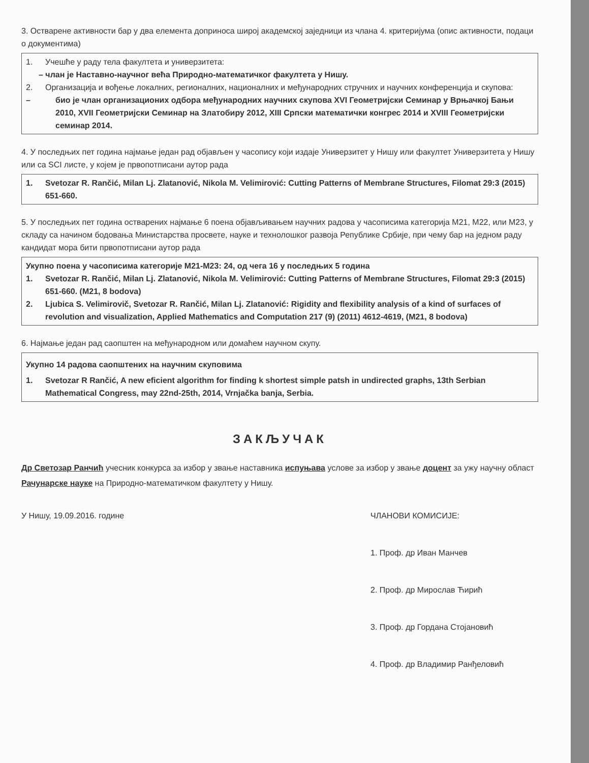3. Остварене активности бар у два елемента доприноса широј академској заједници из члана 4. критеријума (опис активности, подаци о документима)
1. Учешће у раду тела факултета и универзитета:
– члан је Наставно-научног већа Природно-математичког факултета у Нишу.
2. Организација и вођење локалних, регионалних, националних и међународних стручних и научних конференција и скупова:
– био је члан организационих одбора међународних научних скупова XVI Геометријски Семинар у Врњачкој Бањи 2010, XVII Геометријски Семинар на Златобиру 2012, XIII Српски математички конгрес 2014 и XVIII Геометријски семинар 2014.
4. У последњих пет година најмање један рад објављен у часопису који издаје Универзитет у Нишу или факултет Универзитета у Нишу или са SCI листе, у којем је првопотписани аутор рада
1. Svetozar R. Rančić, Milan Lj. Zlatanović, Nikola M. Velimirović: Cutting Patterns of Membrane Structures, Filomat 29:3 (2015) 651-660.
5. У последњих пет година остварених најмање 6 поена објављивањем научних радова у часописима категорија M21, M22, или M23, у складу са начином бодовања Министарства просвете, науке и технолошког развоја Републике Србије, при чему бар на једном раду кандидат мора бити првопотписани аутор рада
Укупно поена у часописима категорије M21-M23: 24, од чега 16 у последњих 5 година
1. Svetozar R. Rančić, Milan Lj. Zlatanović, Nikola M. Velimirović: Cutting Patterns of Membrane Structures, Filomat 29:3 (2015) 651-660. (M21, 8 bodova)
2. Ljubica S. Velimirovič, Svetozar R. Rančić, Milan Lj. Zlatanović: Rigidity and flexibility analysis of a kind of surfaces of revolution and visualization, Applied Mathematics and Computation 217 (9) (2011) 4612-4619, (M21, 8 bodova)
6. Најмање један рад саопштен на међународном или домаћем научном скупу.
Укупно 14 радова саопштених на научним скуповима
1. Svetozar R Rančić, A new eficient algorithm for finding k shortest simple patsh in undirected graphs, 13th Serbian Mathematical Congress, may 22nd-25th, 2014, Vrnjačka banja, Serbia.
ЗАКЉУЧАК
Др Светозар Ранчић учесник конкурса за избор у звање наставника испуњава услове за избор у звање доцент за ужу научну област Рачунарске науке на Природно-математичком факултету у Нишу.
У Нишу, 19.09.2016. године ЧЛАНОВИ КОМИСИЈЕ:
1. Проф. др Иван Манчев
2. Проф. др Мирослав Ћирић
3. Проф. др Гордана Стојановић
4. Проф. др Владимир Ранђеловић